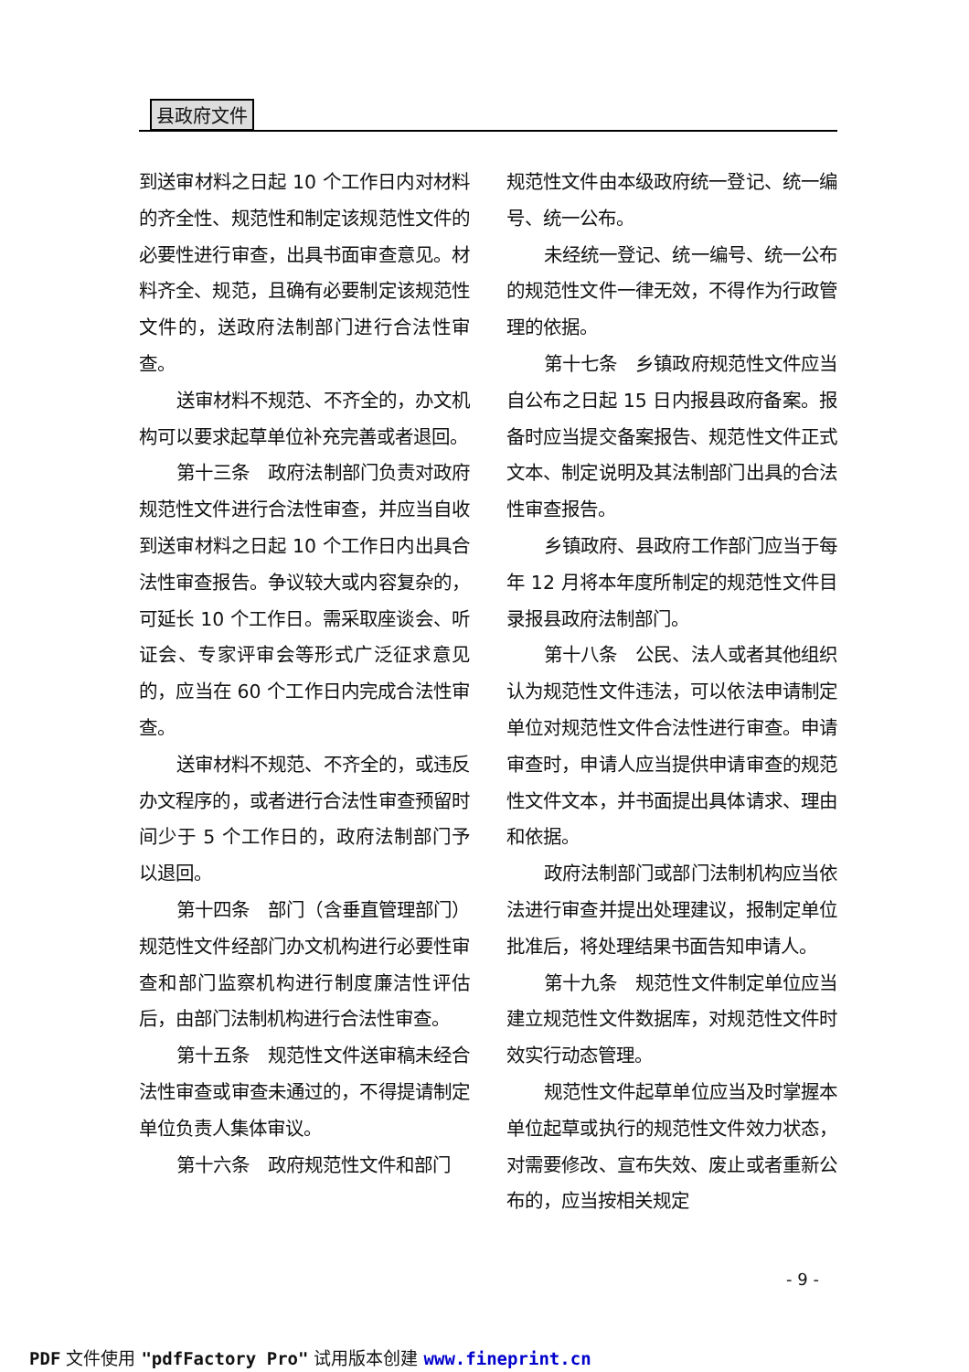县政府文件
到送审材料之日起 10 个工作日内对材料的齐全性、规范性和制定该规范性文件的必要性进行审查，出具书面审查意见。材料齐全、规范，且确有必要制定该规范性文件的，送政府法制部门进行合法性审查。
送审材料不规范、不齐全的，办文机构可以要求起草单位补充完善或者退回。
第十三条　政府法制部门负责对政府规范性文件进行合法性审查，并应当自收到送审材料之日起 10 个工作日内出具合法性审查报告。争议较大或内容复杂的，可延长 10 个工作日。需采取座谈会、听证会、专家评审会等形式广泛征求意见的，应当在 60 个工作日内完成合法性审查。
送审材料不规范、不齐全的，或违反办文程序的，或者进行合法性审查预留时间少于 5 个工作日的，政府法制部门予以退回。
第十四条　部门（含垂直管理部门）规范性文件经部门办文机构进行必要性审查和部门监察机构进行制度廉洁性评估后，由部门法制机构进行合法性审查。
第十五条　规范性文件送审稿未经合法性审查或审查未通过的，不得提请制定单位负责人集体审议。
第十六条　政府规范性文件和部门
规范性文件由本级政府统一登记、统一编号、统一公布。
未经统一登记、统一编号、统一公布的规范性文件一律无效，不得作为行政管理的依据。
第十七条　乡镇政府规范性文件应当自公布之日起 15 日内报县政府备案。报备时应当提交备案报告、规范性文件正式文本、制定说明及其法制部门出具的合法性审查报告。
乡镇政府、县政府工作部门应当于每年 12 月将本年度所制定的规范性文件目录报县政府法制部门。
第十八条　公民、法人或者其他组织认为规范性文件违法，可以依法申请制定单位对规范性文件合法性进行审查。申请审查时，申请人应当提供申请审查的规范性文件文本，并书面提出具体请求、理由和依据。
政府法制部门或部门法制机构应当依法进行审查并提出处理建议，报制定单位批准后，将处理结果书面告知申请人。
第十九条　规范性文件制定单位应当建立规范性文件数据库，对规范性文件时效实行动态管理。
规范性文件起草单位应当及时掌握本单位起草或执行的规范性文件效力状态，对需要修改、宣布失效、废止或者重新公布的，应当按相关规定
- 9 -
PDF 文件使用 "pdfFactory Pro" 试用版本创建 www.fineprint.cn